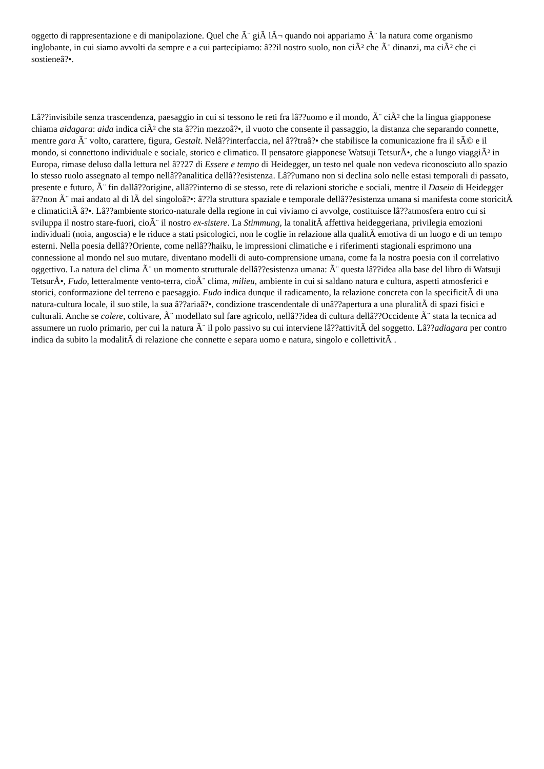oggetto di rappresentazione e di manipolazione. Quel che Ã¨ giÃ lÃ¬ quando noi appariamo Ã¨ la natura come organismo inglobante, in cui siamo avvolti da sempre e a cui partecipiamo: â??il nostro suolo, non ciÃ² che Ã¨ dinanzi, ma ciÃ² che ci sostieneâ?•.
Lâ??invisibile senza trascendenza, paesaggio in cui si tessono le reti fra lâ??uomo e il mondo, Ã¨ ciÃ² che la lingua giapponese chiama aidagara: aida indica ciÃ² che sta â??in mezzoâ?•, il vuoto che consente il passaggio, la distanza che separando connette, mentre gara Ã¨ volto, carattere, figura, Gestalt. Nelâ??interfaccia, nel â??traâ?• che stabilisce la comunicazione fra il sÃ© e il mondo, si connettono individuale e sociale, storico e climatico. Il pensatore giapponese Watsuji TetsurÅ•, che a lungo viaggiÃ² in Europa, rimase deluso dalla lettura nel â??27 di Essere e tempo di Heidegger, un testo nel quale non vedeva riconosciuto allo spazio lo stesso ruolo assegnato al tempo nellâ??analitica dellâ??esistenza. Lâ??umano non si declina solo nelle estasi temporali di passato, presente e futuro, Ã¨ fin dallâ??origine, allâ??interno di se stesso, rete di relazioni storiche e sociali, mentre il Dasein di Heidegger â??non Ã¨ mai andato al di lÃ del singoloâ?•: â??la struttura spaziale e temporale dellâ??esistenza umana si manifesta come storicitÃ e climaticitÃ â?•. Lâ??ambiente storico-naturale della regione in cui viviamo ci avvolge, costituisce lâ??atmosfera entro cui si sviluppa il nostro stare-fuori, cioÃ¨ il nostro ex-sistere. La Stimmung, la tonalitÃ affettiva heideggeriana, privilegia emozioni individuali (noia, angoscia) e le riduce a stati psicologici, non le coglie in relazione alla qualitÃ emotiva di un luogo e di un tempo esterni. Nella poesia dellâ??Oriente, come nellâ??haiku, le impressioni climatiche e i riferimenti stagionali esprimono una connessione al mondo nel suo mutare, diventano modelli di auto-comprensione umana, come fa la nostra poesia con il correlativo oggettivo. La natura del clima Ã¨ un momento strutturale dellâ??esistenza umana: Ã¨ questa lâ??idea alla base del libro di Watsuji TetsurÅ•, Fudo, letteralmente vento-terra, cioÃ¨ clima, milieu, ambiente in cui si saldano natura e cultura, aspetti atmosferici e storici, conformazione del terreno e paesaggio. Fudo indica dunque il radicamento, la relazione concreta con la specificitÃ di una natura-cultura locale, il suo stile, la sua â??ariaâ?•, condizione trascendentale di unâ??apertura a una pluralitÃ di spazi fisici e culturali. Anche se colere, coltivare, Ã¨ modellato sul fare agricolo, nellâ??idea di cultura dellâ??Occidente Ã¨ stata la tecnica ad assumere un ruolo primario, per cui la natura Ã¨ il polo passivo su cui interviene lâ??attivitÃ del soggetto. Lâ??adiagara per contro indica da subito la modalitÃ di relazione che connette e separa uomo e natura, singolo e collettivitÃ .